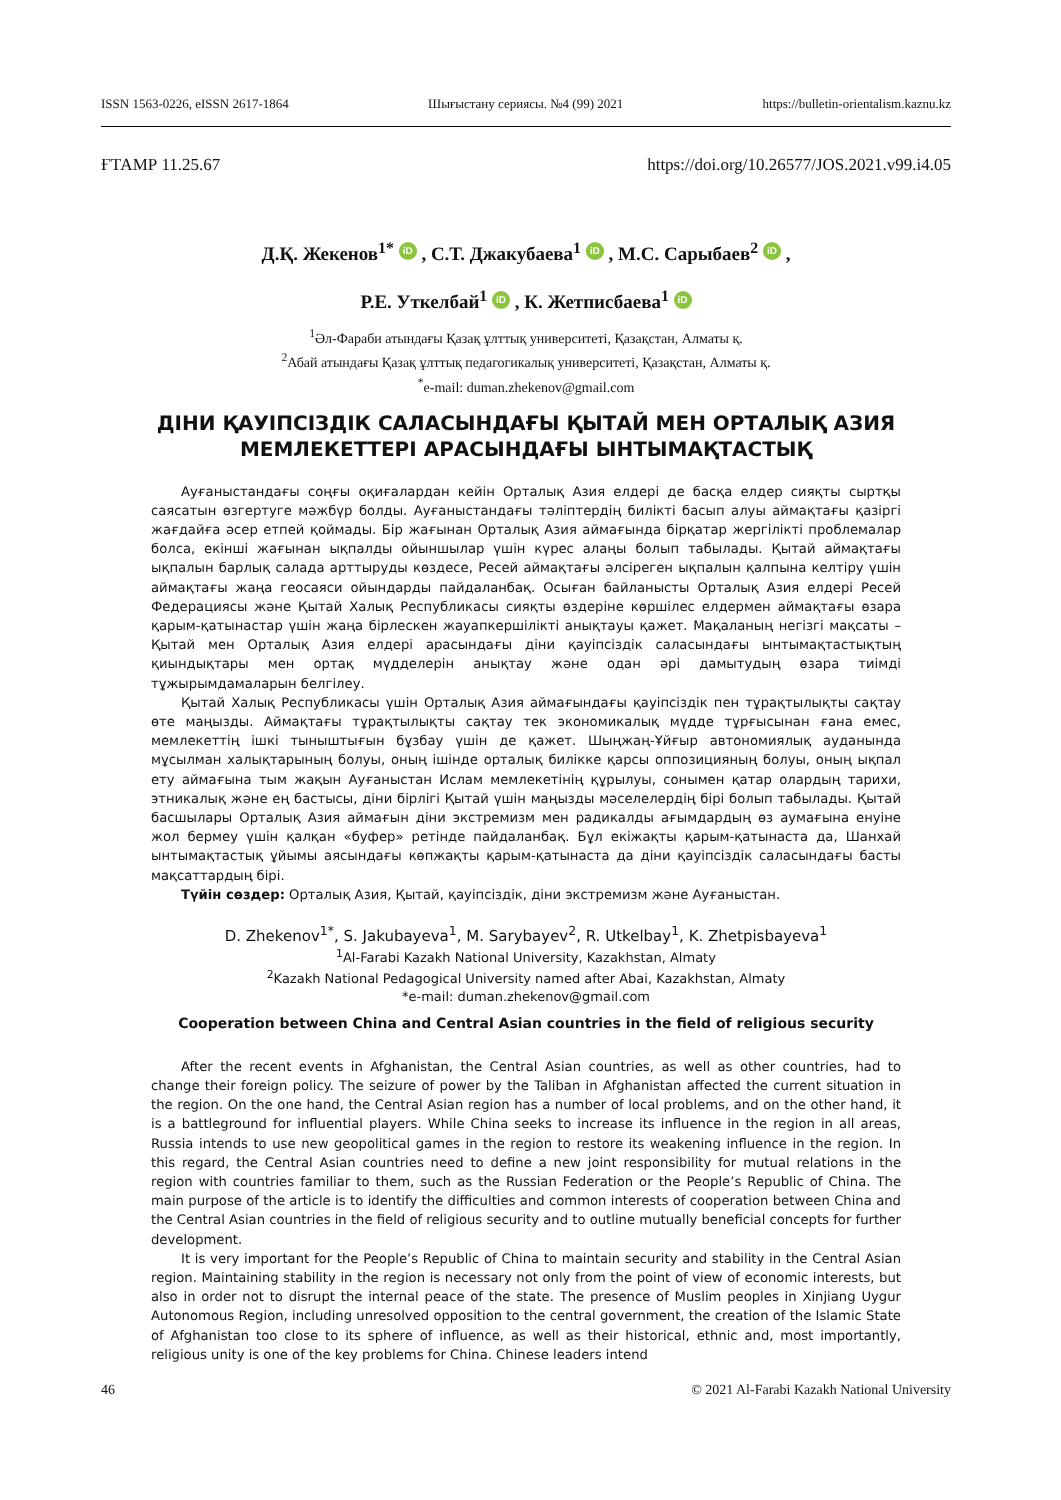ISSN 1563-0226, eISSN 2617-1864 Шығыстану сериясы. №4 (99) 2021 https://bulletin-orientalism.kaznu.kz
ҒТАМР 11.25.67 https://doi.org/10.26577/JOS.2021.v99.i4.05
Д.Қ. Жекенов<sup>1*</sup> iD , С.Т. Джакубаева<sup>1</sup> iD , М.С. Сарыбаев<sup>2</sup> iD ,
Р.Е. Уткелбай<sup>1</sup> iD , К. Жетписбаева<sup>1</sup> iD
<sup>1</sup> Әл-Фараби атындағы Қазақ ұлттық университеті, Қазақстан, Алматы қ.
<sup>2</sup> Абай атындағы Қазақ ұлттық педагогикалық университеті, Қазақстан, Алматы қ.
<sup>*</sup> e-mail: duman.zhekenov@gmail.com
ДІНИ ҚАУІПСІЗДІК САЛАСЫНДАҒЫ ҚЫТАЙ МЕН ОРТАЛЫҚ АЗИЯ
МЕМЛЕКЕТТЕРІ АРАСЫНДАҒЫ ЫНТЫМАҚТАСТЫҚ
Ауғаныстандағы соңғы оқиғалардан кейін Орталық Азия елдері де басқа елдер сияқты сыртқы саясатын өзгертуге мәжбүр болды. Ауғаныстандағы тәліптердің билікті басып алуы аймақтағы қазіргі жағдайға әсер етпей қоймады. Бір жағынан Орталық Азия аймағында бірқатар жергілікті проблемалар болса, екінші жағынан ықпалды ойыншылар үшін күрес алаңы болып табылады. Қытай аймақтағы ықпалын барлық салада арттыруды көздесе, Ресей аймақтағы әлсіреген ықпалын қалпына келтіру үшін аймақтағы жаңа геосаяси ойындарды пайдаланбақ. Осыған байланысты Орталық Азия елдері Ресей Федерациясы және Қытай Халық Республикасы сияқты өздеріне көршілес елдермен аймақтағы өзара қарым-қатынастар үшін жаңа бірлескен жауапкершілікті анықтауы қажет. Мақаланың негізгі мақсаты – Қытай мен Орталық Азия елдері арасындағы діни қауіпсіздік саласындағы ынтымақтастықтың қиындықтары мен ортақ мүдделерін анықтау және одан әрі дамытудың өзара тиімді тұжырымдамаларын белгілеу.
Қытай Халық Республикасы үшін Орталық Азия аймағындағы қауіпсіздік пен тұрақтылықты сақтау өте маңызды. Аймақтағы тұрақтылықты сақтау тек экономикалық мүдде тұрғысынан ғана емес, мемлекеттің ішкі тыныштығын бұзбау үшін де қажет. Шыңжаң-Ұйғыр автономиялық ауданында мұсылман халықтарының болуы, оның ішінде орталық билікке қарсы оппозицияның болуы, оның ықпал ету аймағына тым жақын Ауғаныстан Ислам мемлекетінің құрылуы, сонымен қатар олардың тарихи, этникалық және ең бастысы, діни бірлігі Қытай үшін маңызды мәселелердің бірі болып табылады. Қытай басшылары Орталық Азия аймағын діни экстремизм мен радикалды ағымдардың өз аумағына енуіне жол бермеу үшін қалқан «буфер» ретінде пайдаланбақ. Бұл екіжақты қарым-қатынаста да, Шанхай ынтымақтастық ұйымы аясындағы көпжақты қарым-қатынаста да діни қауіпсіздік саласындағы басты мақсаттардың бірі.
Түйін сөздер: Орталық Азия, Қытай, қауіпсіздік, діни экстремизм және Ауғаныстан.
D. Zhekenov<sup>1*</sup>, S. Jakubayeva<sup>1</sup>, M. Sarybayev<sup>2</sup>, R. Utkelbay<sup>1</sup>, K. Zhetpisbayeva<sup>1</sup>
<sup>1</sup> Al-Farabi Kazakh National University, Kazakhstan, Almaty
<sup>2</sup> Kazakh National Pedagogical University named after Abai, Kazakhstan, Almaty
*e-mail: duman.zhekenov@gmail.com
Cooperation between China and Central Asian countries in the field of religious security
After the recent events in Afghanistan, the Central Asian countries, as well as other countries, had to change their foreign policy. The seizure of power by the Taliban in Afghanistan affected the current situation in the region. On the one hand, the Central Asian region has a number of local problems, and on the other hand, it is a battleground for influential players. While China seeks to increase its influence in the region in all areas, Russia intends to use new geopolitical games in the region to restore its weakening influence in the region. In this regard, the Central Asian countries need to define a new joint responsibility for mutual relations in the region with countries familiar to them, such as the Russian Federation or the People’s Republic of China. The main purpose of the article is to identify the difficulties and common interests of cooperation between China and the Central Asian countries in the field of religious security and to outline mutually beneficial concepts for further development.
It is very important for the People’s Republic of China to maintain security and stability in the Central Asian region. Maintaining stability in the region is necessary not only from the point of view of economic interests, but also in order not to disrupt the internal peace of the state. The presence of Muslim peoples in Xinjiang Uygur Autonomous Region, including unresolved opposition to the central government, the creation of the Islamic State of Afghanistan too close to its sphere of influence, as well as their historical, ethnic and, most importantly, religious unity is one of the key problems for China. Chinese leaders intend
46 © 2021 Al-Farabi Kazakh National University